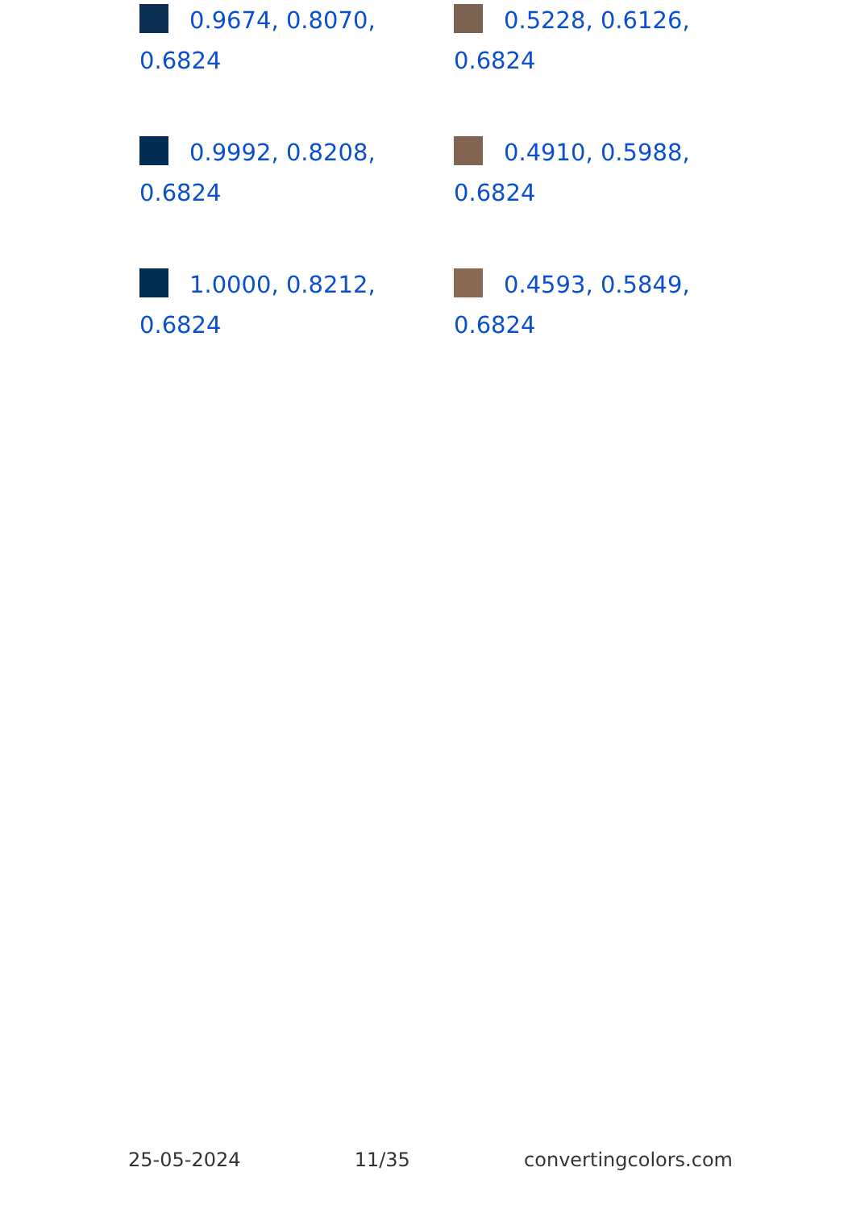0.9674, 0.8070, 0.6824
0.5228, 0.6126, 0.6824
0.9992, 0.8208, 0.6824
0.4910, 0.5988, 0.6824
1.0000, 0.8212, 0.6824
0.4593, 0.5849, 0.6824
25-05-2024 11/35 convertingcolors.com